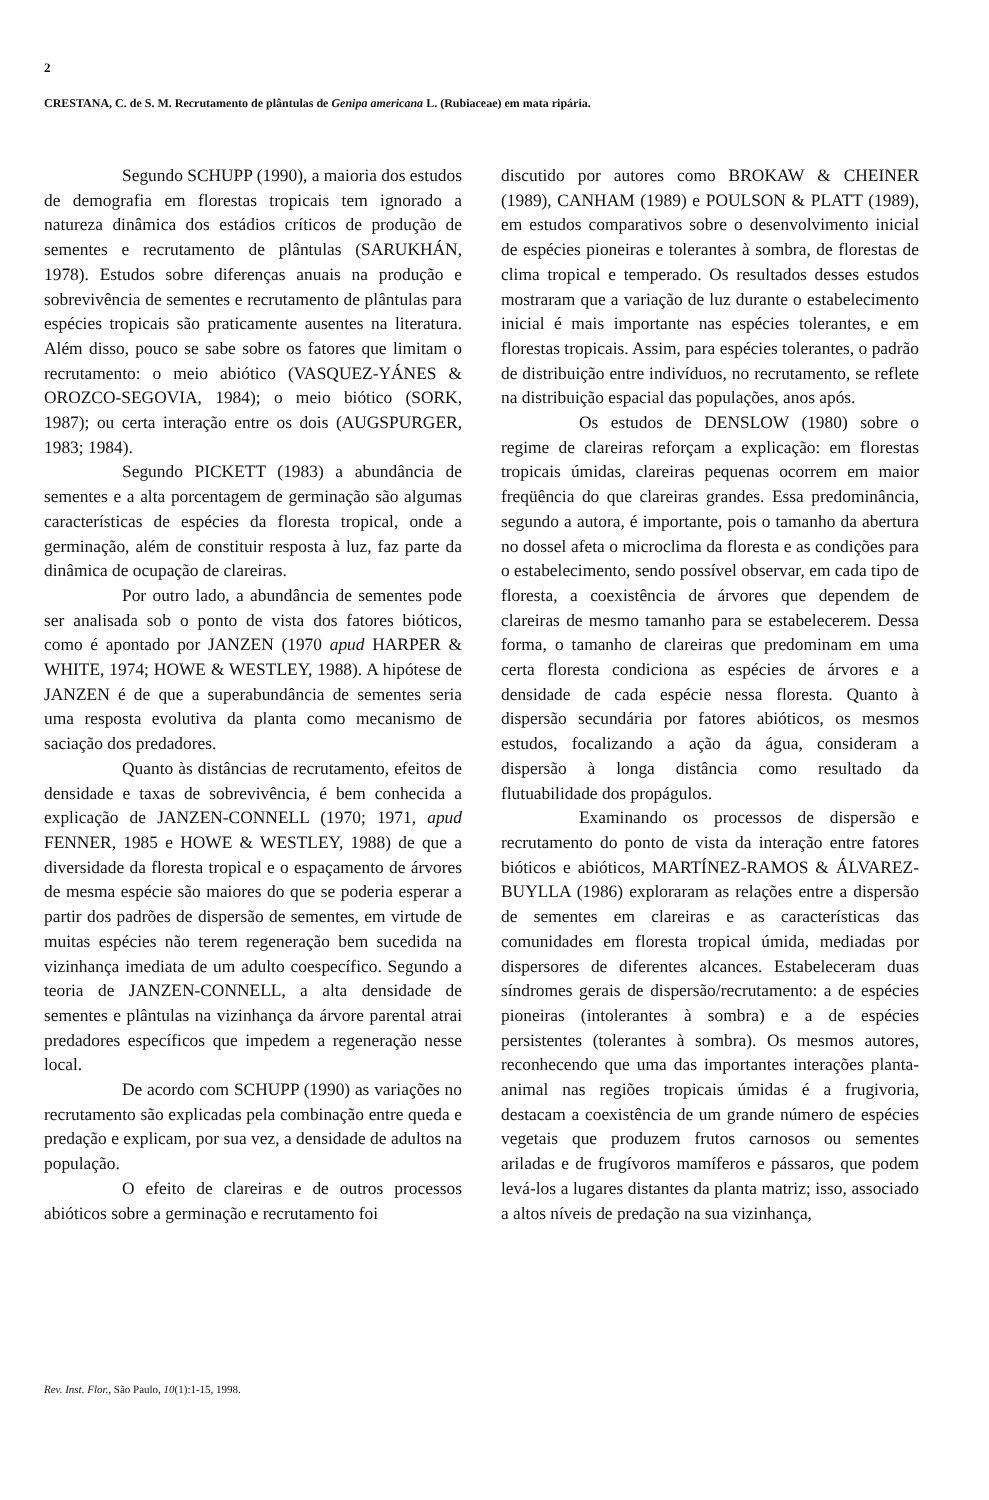2
CRESTANA, C. de S. M. Recrutamento de plântulas de Genipa americana L. (Rubiaceae) em mata ripária.
Segundo SCHUPP (1990), a maioria dos estudos de demografia em florestas tropicais tem ignorado a natureza dinâmica dos estádios críticos de produção de sementes e recrutamento de plântulas (SARUKHÁN, 1978). Estudos sobre diferenças anuais na produção e sobrevivência de sementes e recrutamento de plântulas para espécies tropicais são praticamente ausentes na literatura. Além disso, pouco se sabe sobre os fatores que limitam o recrutamento: o meio abiótico (VASQUEZ-YÁNES & OROZCO-SEGOVIA, 1984); o meio biótico (SORK, 1987); ou certa interação entre os dois (AUGSPURGER, 1983; 1984).
Segundo PICKETT (1983) a abundância de sementes e a alta porcentagem de germinação são algumas características de espécies da floresta tropical, onde a germinação, além de constituir resposta à luz, faz parte da dinâmica de ocupação de clareiras.
Por outro lado, a abundância de sementes pode ser analisada sob o ponto de vista dos fatores bióticos, como é apontado por JANZEN (1970 apud HARPER & WHITE, 1974; HOWE & WESTLEY, 1988). A hipótese de JANZEN é de que a superabundância de sementes seria uma resposta evolutiva da planta como mecanismo de saciação dos predadores.
Quanto às distâncias de recrutamento, efeitos de densidade e taxas de sobrevivência, é bem conhecida a explicação de JANZEN-CONNELL (1970; 1971, apud FENNER, 1985 e HOWE & WESTLEY, 1988) de que a diversidade da floresta tropical e o espaçamento de árvores de mesma espécie são maiores do que se poderia esperar a partir dos padrões de dispersão de sementes, em virtude de muitas espécies não terem regeneração bem sucedida na vizinhança imediata de um adulto coespecífico. Segundo a teoria de JANZEN-CONNELL, a alta densidade de sementes e plântulas na vizinhança da árvore parental atrai predadores específicos que impedem a regeneração nesse local.
De acordo com SCHUPP (1990) as variações no recrutamento são explicadas pela combinação entre queda e predação e explicam, por sua vez, a densidade de adultos na população.
O efeito de clareiras e de outros processos abióticos sobre a germinação e recrutamento foi
discutido por autores como BROKAW & CHEINER (1989), CANHAM (1989) e POULSON & PLATT (1989), em estudos comparativos sobre o desenvolvimento inicial de espécies pioneiras e tolerantes à sombra, de florestas de clima tropical e temperado. Os resultados desses estudos mostraram que a variação de luz durante o estabelecimento inicial é mais importante nas espécies tolerantes, e em florestas tropicais. Assim, para espécies tolerantes, o padrão de distribuição entre indivíduos, no recrutamento, se reflete na distribuição espacial das populações, anos após.
Os estudos de DENSLOW (1980) sobre o regime de clareiras reforçam a explicação: em florestas tropicais úmidas, clareiras pequenas ocorrem em maior freqüência do que clareiras grandes. Essa predominância, segundo a autora, é importante, pois o tamanho da abertura no dossel afeta o microclima da floresta e as condições para o estabelecimento, sendo possível observar, em cada tipo de floresta, a coexistência de árvores que dependem de clareiras de mesmo tamanho para se estabelecerem. Dessa forma, o tamanho de clareiras que predominam em uma certa floresta condiciona as espécies de árvores e a densidade de cada espécie nessa floresta. Quanto à dispersão secundária por fatores abióticos, os mesmos estudos, focalizando a ação da água, consideram a dispersão à longa distância como resultado da flutuabilidade dos propágulos.
Examinando os processos de dispersão e recrutamento do ponto de vista da interação entre fatores bióticos e abióticos, MARTÍNEZ-RAMOS & ÁLVAREZ-BUYLLA (1986) exploraram as relações entre a dispersão de sementes em clareiras e as características das comunidades em floresta tropical úmida, mediadas por dispersores de diferentes alcances. Estabeleceram duas síndromes gerais de dispersão/recrutamento: a de espécies pioneiras (intolerantes à sombra) e a de espécies persistentes (tolerantes à sombra). Os mesmos autores, reconhecendo que uma das importantes interações planta-animal nas regiões tropicais úmidas é a frugivoria, destacam a coexistência de um grande número de espécies vegetais que produzem frutos carnosos ou sementes ariladas e de frugívoros mamíferos e pássaros, que podem levá-los a lugares distantes da planta matriz; isso, associado a altos níveis de predação na sua vizinhança,
Rev. Inst. Flor., São Paulo, 10(1):1-15, 1998.